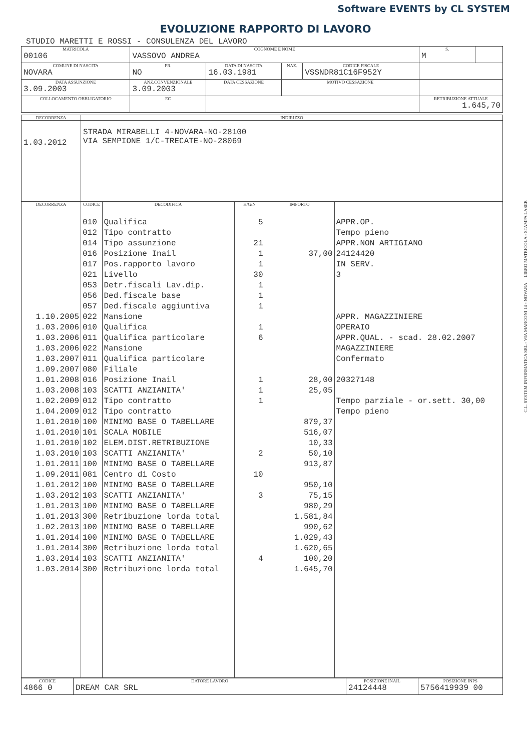Software EVENTS by CL SYSTEM
EVOLUZIONE RAPPORTO DI LAVORO
STUDIO MARETTI E ROSSI - CONSULENZA DEL LAVORO
| MATRICOLA | COGNOME E NOME | | | | S. | |
| 00106 | VASSOVO ANDREA | | | | M | |
| COMUNE DI NASCITA | PR. | DATA DI NASCITA | NAZ. | CODICE FISCALE | | |
| NOVARA | NO | 16.03.1981 | | VSSNDR81C16F952Y | | |
| DATA ASSUNZIONE | ANZ.CONVENZIONALE | DATA CESSAZIONE | MOTIVO CESSAZIONE | | | |
| 3.09.2003 | 3.09.2003 | | | | | |
| COLLOCAMENTO OBBLIGATORIO | EC | | | | RETRIBUZIONE ATTUALE | |
| | | | | | 1.645,70 | |
| DECORRENZA | INDIRIZZO |
| 1.03.2012 | STRADA MIRABELLI 4-NOVARA-NO-28100 VIA SEMPIONE 1/C-TRECATE-NO-28069 |
| DECORRENZA | CODICE | DECODIFICA | H/G/N | IMPORTO | |
| | 010 | Qualifica | 5 | | APPR.OP. |
| | 012 | Tipo contratto | | | Tempo pieno |
| | 014 | Tipo assunzione | 21 | | APPR.NON ARTIGIANO |
| | 016 | Posizione Inail | 1 | 37,00 | 24124420 |
| | 017 | Pos.rapporto lavoro | 1 | | IN SERV. |
| | 021 | Livello | 30 | | 3 |
| | 053 | Detr.fiscali Lav.dip. | 1 | | |
| | 056 | Ded.fiscale base | 1 | | |
| | 057 | Ded.fiscale aggiuntiva | 1 | | |
| 1.10.2005 | 022 | Mansione | | | APPR. MAGAZZINIERE |
| 1.03.2006 | 010 | Qualifica | 1 | | OPERAIO |
| 1.03.2006 | 011 | Qualifica particolare | 6 | | APPR.QUAL. - scad. 28.02.2007 |
| 1.03.2006 | 022 | Mansione | | | MAGAZZINIERE |
| 1.03.2007 | 011 | Qualifica particolare | | | Confermato |
| 1.09.2007 | 080 | Filiale | | | |
| 1.01.2008 | 016 | Posizione Inail | 1 | 28,00 | 20327148 |
| 1.03.2008 | 103 | SCATTI ANZIANITA' | 1 | 25,05 | |
| 1.02.2009 | 012 | Tipo contratto | 1 | | Tempo parziale - or.sett. 30,00 |
| 1.04.2009 | 012 | Tipo contratto | | | Tempo pieno |
| 1.01.2010 | 100 | MINIMO BASE O TABELLARE | | 879,37 | |
| 1.01.2010 | 101 | SCALA MOBILE | | 516,07 | |
| 1.01.2010 | 102 | ELEM.DIST.RETRIBUZIONE | | 10,33 | |
| 1.03.2010 | 103 | SCATTI ANZIANITA' | 2 | 50,10 | |
| 1.01.2011 | 100 | MINIMO BASE O TABELLARE | | 913,87 | |
| 1.09.2011 | 081 | Centro di Costo | 10 | | |
| 1.01.2012 | 100 | MINIMO BASE O TABELLARE | | 950,10 | |
| 1.03.2012 | 103 | SCATTI ANZIANITA' | 3 | 75,15 | |
| 1.01.2013 | 100 | MINIMO BASE O TABELLARE | | 980,29 | |
| 1.01.2013 | 300 | Retribuzione lorda total | | 1.581,84 | |
| 1.02.2013 | 100 | MINIMO BASE O TABELLARE | | 990,62 | |
| 1.01.2014 | 100 | MINIMO BASE O TABELLARE | | 1.029,43 | |
| 1.01.2014 | 300 | Retribuzione lorda total | | 1.620,65 | |
| 1.03.2014 | 103 | SCATTI ANZIANITA' | 4 | 100,20 | |
| 1.03.2014 | 300 | Retribuzione lorda total | | 1.645,70 | |
| CODICE | DATORE LAVORO | POSIZIONE INAIL | POSIZIONE INPS |
| 4866 0 | DREAM CAR SRL | 24124448 | 5756419939 00 |
C.L. SYSTEM INFORMATICA SRL - VIA MARCONI 14 - NOVARA LIBRO MATRICOLA - STAMPA LASER